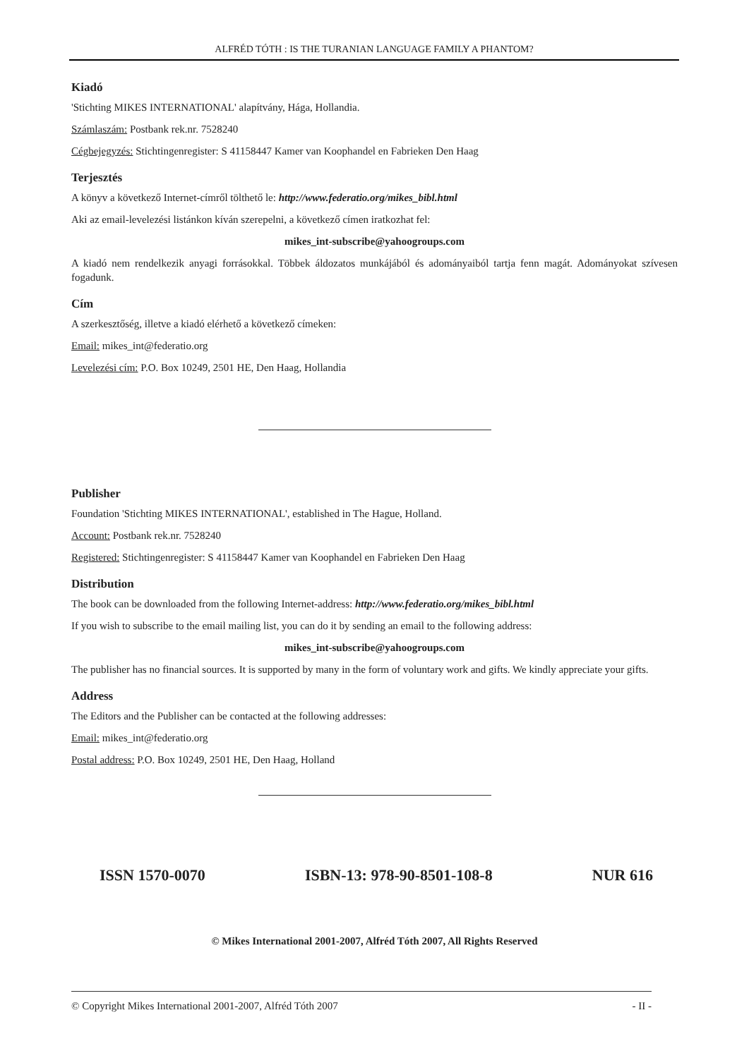ALFRÉD TÓTH : IS THE TURANIAN LANGUAGE FAMILY A PHANTOM?
Kiadó
'Stichting MIKES INTERNATIONAL' alapítvány, Hága, Hollandia.
Számlaszám: Postbank rek.nr. 7528240
Cégbejegyzés: Stichtingenregister: S 41158447 Kamer van Koophandel en Fabrieken Den Haag
Terjesztés
A könyv a következő Internet-címről tölthető le: http://www.federatio.org/mikes_bibl.html
Aki az email-levelezési listánkon kíván szerepelni, a következő címen iratkozhat fel:
mikes_int-subscribe@yahoogroups.com
A kiadó nem rendelkezik anyagi forrásokkal. Többek áldozatos munkájából és adományaiból tartja fenn magát. Adományokat szívesen fogadunk.
Cím
A szerkesztőség, illetve a kiadó elérhető a következő címeken:
Email: mikes_int@federatio.org
Levelezési cím: P.O. Box 10249, 2501 HE, Den Haag, Hollandia
Publisher
Foundation 'Stichting MIKES INTERNATIONAL', established in The Hague, Holland.
Account: Postbank rek.nr. 7528240
Registered: Stichtingenregister: S 41158447 Kamer van Koophandel en Fabrieken Den Haag
Distribution
The book can be downloaded from the following Internet-address: http://www.federatio.org/mikes_bibl.html
If you wish to subscribe to the email mailing list, you can do it by sending an email to the following address:
mikes_int-subscribe@yahoogroups.com
The publisher has no financial sources. It is supported by many in the form of voluntary work and gifts. We kindly appreciate your gifts.
Address
The Editors and the Publisher can be contacted at the following addresses:
Email: mikes_int@federatio.org
Postal address: P.O. Box 10249, 2501 HE, Den Haag, Holland
ISSN 1570-0070 ISBN-13: 978-90-8501-108-8 NUR 616
© Mikes International 2001-2007, Alfréd Tóth 2007, All Rights Reserved
© Copyright Mikes International 2001-2007, Alfréd Tóth 2007 - II -